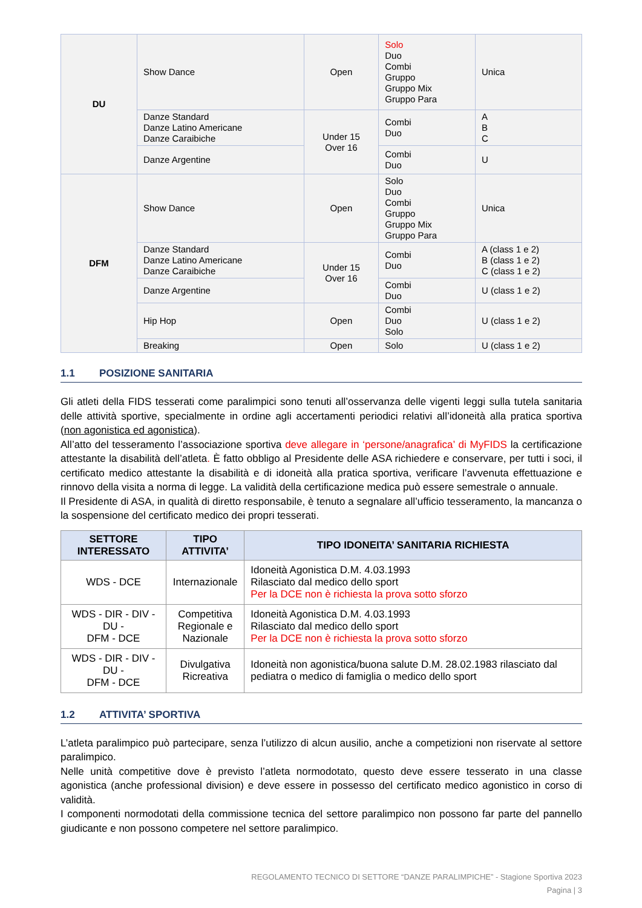| DU | Show Dance | Open | Solo Duo Combi Gruppo Gruppo Mix Gruppo Para | Unica |
| | Danze Standard Danze Latino Americane Danze Caraibiche | Under 15 Over 16 | Combi Duo | A B C |
| | Danze Argentine | | Combi Duo | U |
| DFM | Show Dance | Open | Solo Duo Combi Gruppo Gruppo Mix Gruppo Para | Unica |
| | Danze Standard Danze Latino Americane Danze Caraibiche | Under 15 Over 16 | Combi Duo | A (class 1 e 2) B (class 1 e 2) C (class 1 e 2) |
| | Danze Argentine | | Combi Duo | U (class 1 e 2) |
| | Hip Hop | Open | Combi Duo Solo | U (class 1 e 2) |
| | Breaking | Open | Solo | U (class 1 e 2) |
1.1 POSIZIONE SANITARIA
Gli atleti della FIDS tesserati come paralimpici sono tenuti all’osservanza delle vigenti leggi sulla tutela sanitaria delle attività sportive, specialmente in ordine agli accertamenti periodici relativi all’idoneità alla pratica sportiva (non agonistica ed agonistica).
All’atto del tesseramento l’associazione sportiva deve allegare in ‘persone/anagrafica’ di MyFIDS la certificazione attestante la disabilità dell’atleta. È fatto obbligo al Presidente delle ASA richiedere e conservare, per tutti i soci, il certificato medico attestante la disabilità e di idoneità alla pratica sportiva, verificare l’avvenuta effettuazione e rinnovo della visita a norma di legge. La validità della certificazione medica può essere semestrale o annuale.
Il Presidente di ASA, in qualità di diretto responsabile, è tenuto a segnalare all’ufficio tesseramento, la mancanza o la sospensione del certificato medico dei propri tesserati.
| SETTORE INTERESSATO | TIPO ATTIVITA’ | TIPO IDONEITA’ SANITARIA RICHIESTA |
| --- | --- | --- |
| WDS - DCE | Internazionale | Idoneità Agonistica D.M. 4.03.1993 Rilasciato dal medico dello sport Per la DCE non è richiesta la prova sotto sforzo |
| WDS - DIR - DIV - DU - DFM - DCE | Competitiva Regionale e Nazionale | Idoneità Agonistica D.M. 4.03.1993 Rilasciato dal medico dello sport Per la DCE non è richiesta la prova sotto sforzo |
| WDS - DIR - DIV - DU - DFM - DCE | Divulgativa Ricreativa | Idoneità non agonistica/buona salute D.M. 28.02.1983 rilasciato dal pediatra o medico di famiglia o medico dello sport |
1.2 ATTIVITA’ SPORTIVA
L’atleta paralimpico può partecipare, senza l’utilizzo di alcun ausilio, anche a competizioni non riservate al settore paralimpico.
Nelle unità competitive dove è previsto l’atleta normodotato, questo deve essere tesserato in una classe agonistica (anche professional division) e deve essere in possesso del certificato medico agonistico in corso di validità.
I componenti normodotati della commissione tecnica del settore paralimpico non possono far parte del pannello giudicante e non possono competere nel settore paralimpico.
REGOLAMENTO TECNICO DI SETTORE “DANZE PARALIMPICHE” - Stagione Sportiva 2023
Pagina | 3